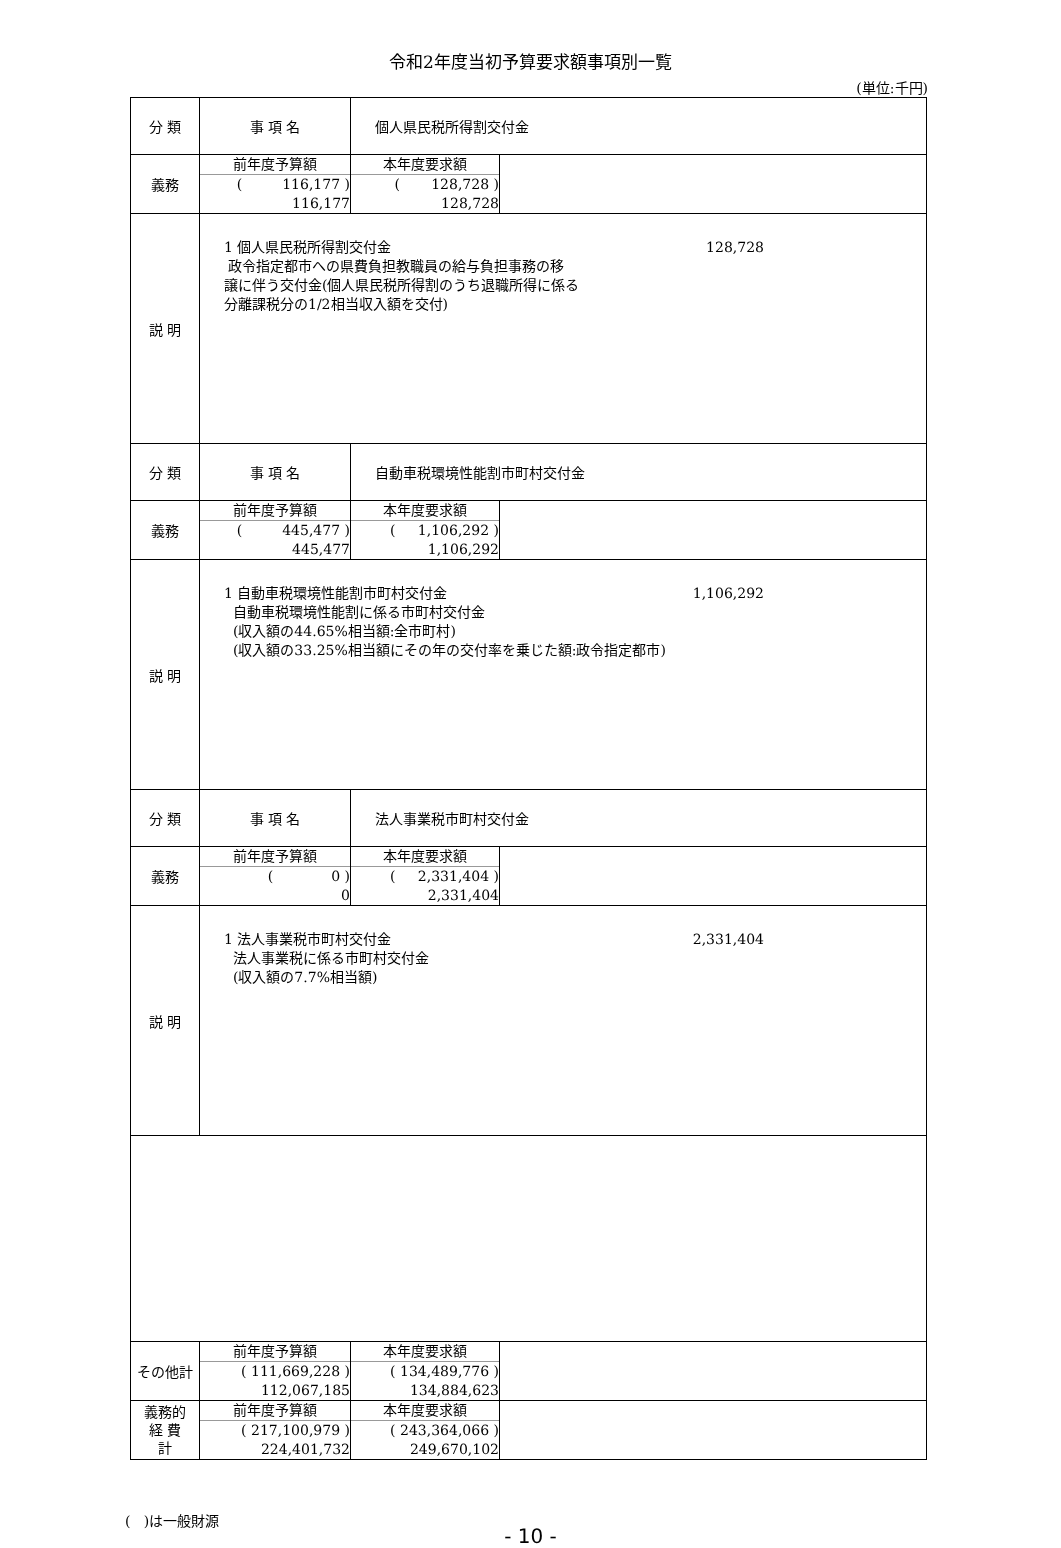令和2年度当初予算要求額事項別一覧
(単位:千円)
| 分 類 | 事 項 名 | 個人県民税所得割交付金 | |
| 義務 | / 前年度予算額 / / ( 116,177 ) / / 116,177 / | / 本年度要求額 / / ( 128,728 ) / / 128,728 / | |
| 説 明 | 1 個人県民税所得割交付金 128,728 政令指定都市への県費負担教職員の給与負担事務の移 譲に伴う交付金(個人県民税所得割のうち退職所得に係る 分離課税分の1/2相当収入額を交付) | | |
| 分 類 | 事 項 名 | 自動車税環境性能割市町村交付金 | |
| 義務 | / 前年度予算額 / / ( 445,477 ) / / 445,477 / | / 本年度要求額 / / ( 1,106,292 ) / / 1,106,292 / | |
| 説 明 | 1 自動車税環境性能割市町村交付金 1,106,292 自動車税環境性能割に係る市町村交付金 (収入額の44.65%相当額:全市町村) (収入額の33.25%相当額にその年の交付率を乗じた額:政令指定都市) | | |
| 分 類 | 事 項 名 | 法人事業税市町村交付金 | |
| 義務 | / 前年度予算額 / / ( 0 ) / / 0 / | / 本年度要求額 / / ( 2,331,404 ) / / 2,331,404 / | |
| 説 明 | 1 法人事業税市町村交付金 2,331,404 法人事業税に係る市町村交付金 (収入額の7.7%相当額) | | |
| その他計 | / 前年度予算額 / / ( 111,669,228 ) / / 112,067,185 / | / 本年度要求額 / / ( 134,489,776 ) / / 134,884,623 / | |
| 義務的 経 費 計 | / 前年度予算額 / / ( 217,100,979 ) / / 224,401,732 / | / 本年度要求額 / / ( 243,364,066 ) / / 249,670,102 / | |
( )は一般財源
- 10 -